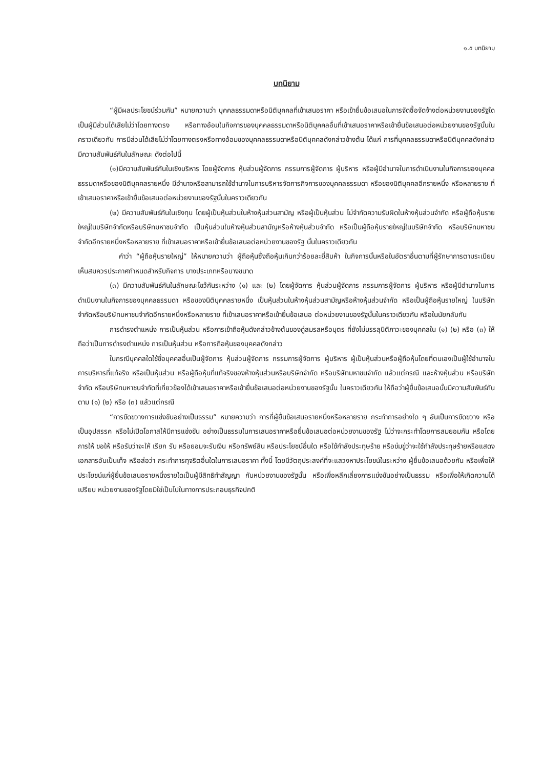๑.๕ บทนิยาม
บทนิยาม
“ผู้มีผลประโยชน์ร่วมกัน” หมายความว่า บุคคลธรรมดาหรือนิติบุคคลที่เข้าเสนอราคา หรือเข้ายื่นข้อเสนอในการจัดซื้อจัดจ้างต่อหน่วยงานของรัฐใด เป็นผู้มีส่วนได้เสียไม่ว่าโดยทางตรง หรือทางอ้อมในกิจการของบุคคลธรรมดาหรือนิติบุคคลอื่นที่เข้าเสนอราคาหรือเข้ายื่นข้อเสนอต่อหน่วยงานของรัฐนั้นในคราวเดียวกัน การมีส่วนได้เสียไม่ว่าโดยทางตรงหรือทางอ้อมของบุคคลธรรมดาหรือนิติบุคคลดังกล่าวข้างต้น ได้แก่ การที่บุคคลธรรมดาหรือนิติบุคคลดังกล่าวมีความสัมพันธ์กันในลักษณะ ดังต่อไปนี้
(๑)มีความสัมพันธ์กันในเชิงบริหาร โดยผู้จัดการ หุ้นส่วนผู้จัดการ กรรมการผู้จัดการ ผู้บริหาร หรือผู้มีอำนาจในการดำเนินงานในกิจการของบุคคลธรรมดาหรือของนิติบุคคลรายหนึ่ง มีอำนาจหรือสามารถใช้อำนาจในการบริหารจัดการกิจการของบุคคลธรรมดา หรือของนิติบุคคลอีกรายหนึ่ง หรือหลายราย ที่เข้าเสนอราคาหรือเข้ายื่นข้อเสนอต่อหน่วยงานของรัฐนั้นในคราวเดียวกัน
(๒) มีความสัมพันธ์กันในเชิงทุน โดยผู้เป็นหุ้นส่วนในห้างหุ้นส่วนสามัญ หรือผู้เป็นหุ้นส่วน ไม่จำกัดความรับผิดในห้างหุ้นส่วนจำกัด หรือผู้ถือหุ้นรายใหญ่ในบริษัทจำกัดหรือบริษัทมหาชนจำกัด เป็นหุ้นส่วนในห้างหุ้นส่วนสามัญหรือห้างหุ้นส่วนจำกัด หรือเป็นผู้ถือหุ้นรายใหญ่ในบริษัทจำกัด หรือบริษัทมหาชนจำกัดอีกรายหนึ่งหรือหลายราย ที่เข้าเสนอราคาหรือเข้ายื่นข้อเสนอต่อหน่วยงานของรัฐ นั้นในคราวเดียวกัน
คำว่า “ผู้ถือหุ้นรายใหญ่” ให้หมายความว่า ผู้ถือหุ้นซึ่งถือหุ้นเกินกว่าร้อยละยี่สิบห้า ในกิจการนั้นหรือในอัตราอื่นตามที่ผู้รักษาการตามระเบียบเห็นสมควรประกาศกำหนดสำหรับกิจการ บางประเภทหรือบางขนาด
(๓) มีความสัมพันธ์กันในลักษณะไขว้กันระหว่าง (๑) และ (๒) โดยผู้จัดการ หุ้นส่วนผู้จัดการ กรรมการผู้จัดการ ผู้บริหาร หรือผู้มีอำนาจในการดำเนินงานในกิจการของบุคคลธรรมดา หรือของนิติบุคคลรายหนึ่ง เป็นหุ้นส่วนในห้างหุ้นส่วนสามัญหรือห้างหุ้นส่วนจำกัด หรือเป็นผู้ถือหุ้นรายใหญ่ ในบริษัทจำกัดหรือบริษัทมหาชนจำกัดอีกรายหนึ่งหรือหลายราย ที่เข้าเสนอราคาหรือเข้ายื่นข้อเสนอ ต่อหน่วยงานของรัฐนั้นในคราวเดียวกัน หรือในนัยกลับกัน
การดำรงตำแหน่ง การเป็นหุ้นส่วน หรือการเข้าถือหุ้นดังกล่าวข้างต้นของคู่สมรสหรือบุตร ที่ยังไม่บรรลุนิติภาวะของบุคคลใน (๑) (๒) หรือ (๓) ให้ถือว่าเป็นการดำรงตำแหน่ง การเป็นหุ้นส่วน หรือการถือหุ้นของบุคคลดังกล่าว
ในกรณีบุคคลใดใช้ชื่อบุคคลอื่นเป็นผู้จัดการ หุ้นส่วนผู้จัดการ กรรมการผู้จัดการ ผู้บริหาร ผู้เป็นหุ้นส่วนหรือผู้ถือหุ้นโดยที่ตนเองเป็นผู้ใช้อำนาจในการบริหารที่แท้จริง หรือเป็นหุ้นส่วน หรือผู้ถือหุ้นที่แท้จริงของห้างหุ้นส่วนหรือบริษัทจำกัด หรือบริษัทมหาชนจำกัด แล้วแต่กรณี และห้างหุ้นส่วน หรือบริษัทจำกัด หรือบริษัทมหาชนจำกัดที่เกี่ยวข้องได้เข้าเสนอราคาหรือเข้ายื่นข้อเสนอต่อหน่วยงานของรัฐนั้น ในคราวเดียวกัน ให้ถือว่าผู้ยื่นข้อเสนอนั้นมีความสัมพันธ์กันตาม (๑) (๒) หรือ (๓) แล้วแต่กรณี
“การขัดขวางการแข่งขันอย่างเป็นธรรม” หมายความว่า การที่ผู้ยื่นข้อเสนอรายหนึ่งหรือหลายราย กระทำการอย่างใด ๆ อันเป็นการขัดขวาง หรือเป็นอุปสรรค หรือไม่เปิดโอกาสให้มีการแข่งขัน อย่างเป็นธรรมในการเสนอราคาหรือยื่นข้อเสนอต่อหน่วยงานของรัฐ ไม่ว่าจะกระทำโดยการสมยอมกัน หรือโดยการให้ ขอให้ หรือรับว่าจะให้ เรียก รับ หรือยอมจะรับเงิน หรือทรัพย์สิน หรือประโยชน์อื่นใด หรือใช้กำลังประทุษร้าย หรือข่มขู่ว่าจะใช้กำลังประทุษร้ายหรือแสดงเอกสารอันเป็นเท็จ หรือส่อว่า กระทำการทุจริตอื่นใดในการเสนอราคา ทั้งนี้ โดยมีวัตถุประสงค์ที่จะแสวงหาประโยชน์ในระหว่าง ผู้ยื่นข้อเสนอด้วยกัน หรือเพื่อให้ประโยชน์แก่ผู้ยื่นข้อเสนอรายหนึ่งรายใดเป็นผู้มีสิทธิทำสัญญา กับหน่วยงานของรัฐนั้น หรือเพื่อหลีกเลี่ยงการแข่งขันอย่างเป็นธรรม หรือเพื่อให้เกิดความได้เปรียบ หน่วยงานของรัฐโดยมิใช่เป็นไปในทางการประกอบธุรกิจปกติ